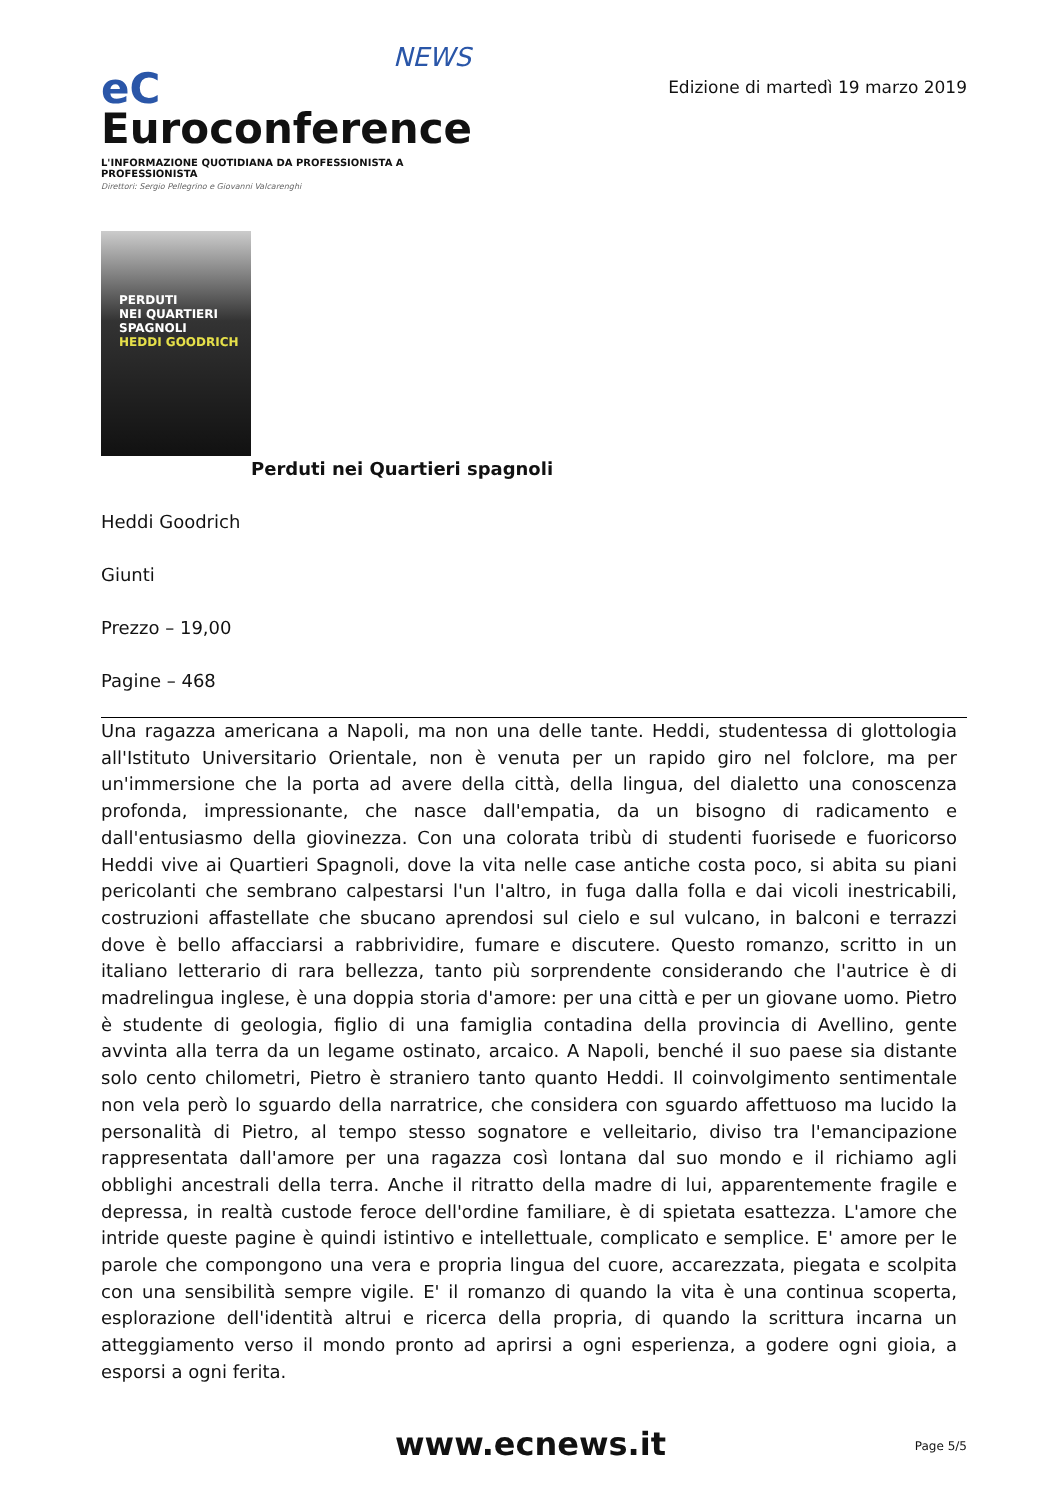NEWS
eC Euroconference
L'INFORMAZIONE QUOTIDIANA DA PROFESSIONISTA A PROFESSIONISTA
Direttori: Sergio Pellegrino e Giovanni Valcarenghi
Edizione di martedì 19 marzo 2019
PERDUTI
NEI QUARTIERI
SPAGNOLI
HEDDI GOODRICH
Perduti nei Quartieri spagnoli
Heddi Goodrich
Giunti
Prezzo – 19,00
Pagine – 468
Una ragazza americana a Napoli, ma non una delle tante. Heddi, studentessa di glottologia all'Istituto Universitario Orientale, non è venuta per un rapido giro nel folclore, ma per un'immersione che la porta ad avere della città, della lingua, del dialetto una conoscenza profonda, impressionante, che nasce dall'empatia, da un bisogno di radicamento e dall'entusiasmo della giovinezza. Con una colorata tribù di studenti fuorisede e fuoricorso Heddi vive ai Quartieri Spagnoli, dove la vita nelle case antiche costa poco, si abita su piani pericolanti che sembrano calpestarsi l'un l'altro, in fuga dalla folla e dai vicoli inestricabili, costruzioni affastellate che sbucano aprendosi sul cielo e sul vulcano, in balconi e terrazzi dove è bello affacciarsi a rabbrividire, fumare e discutere. Questo romanzo, scritto in un italiano letterario di rara bellezza, tanto più sorprendente considerando che l'autrice è di madrelingua inglese, è una doppia storia d'amore: per una città e per un giovane uomo. Pietro è studente di geologia, figlio di una famiglia contadina della provincia di Avellino, gente avvinta alla terra da un legame ostinato, arcaico. A Napoli, benché il suo paese sia distante solo cento chilometri, Pietro è straniero tanto quanto Heddi. Il coinvolgimento sentimentale non vela però lo sguardo della narratrice, che considera con sguardo affettuoso ma lucido la personalità di Pietro, al tempo stesso sognatore e velleitario, diviso tra l'emancipazione rappresentata dall'amore per una ragazza così lontana dal suo mondo e il richiamo agli obblighi ancestrali della terra. Anche il ritratto della madre di lui, apparentemente fragile e depressa, in realtà custode feroce dell'ordine familiare, è di spietata esattezza. L'amore che intride queste pagine è quindi istintivo e intellettuale, complicato e semplice. E' amore per le parole che compongono una vera e propria lingua del cuore, accarezzata, piegata e scolpita con una sensibilità sempre vigile. E' il romanzo di quando la vita è una continua scoperta, esplorazione dell'identità altrui e ricerca della propria, di quando la scrittura incarna un atteggiamento verso il mondo pronto ad aprirsi a ogni esperienza, a godere ogni gioia, a esporsi a ogni ferita.
www.ecnews.it Page 5/5